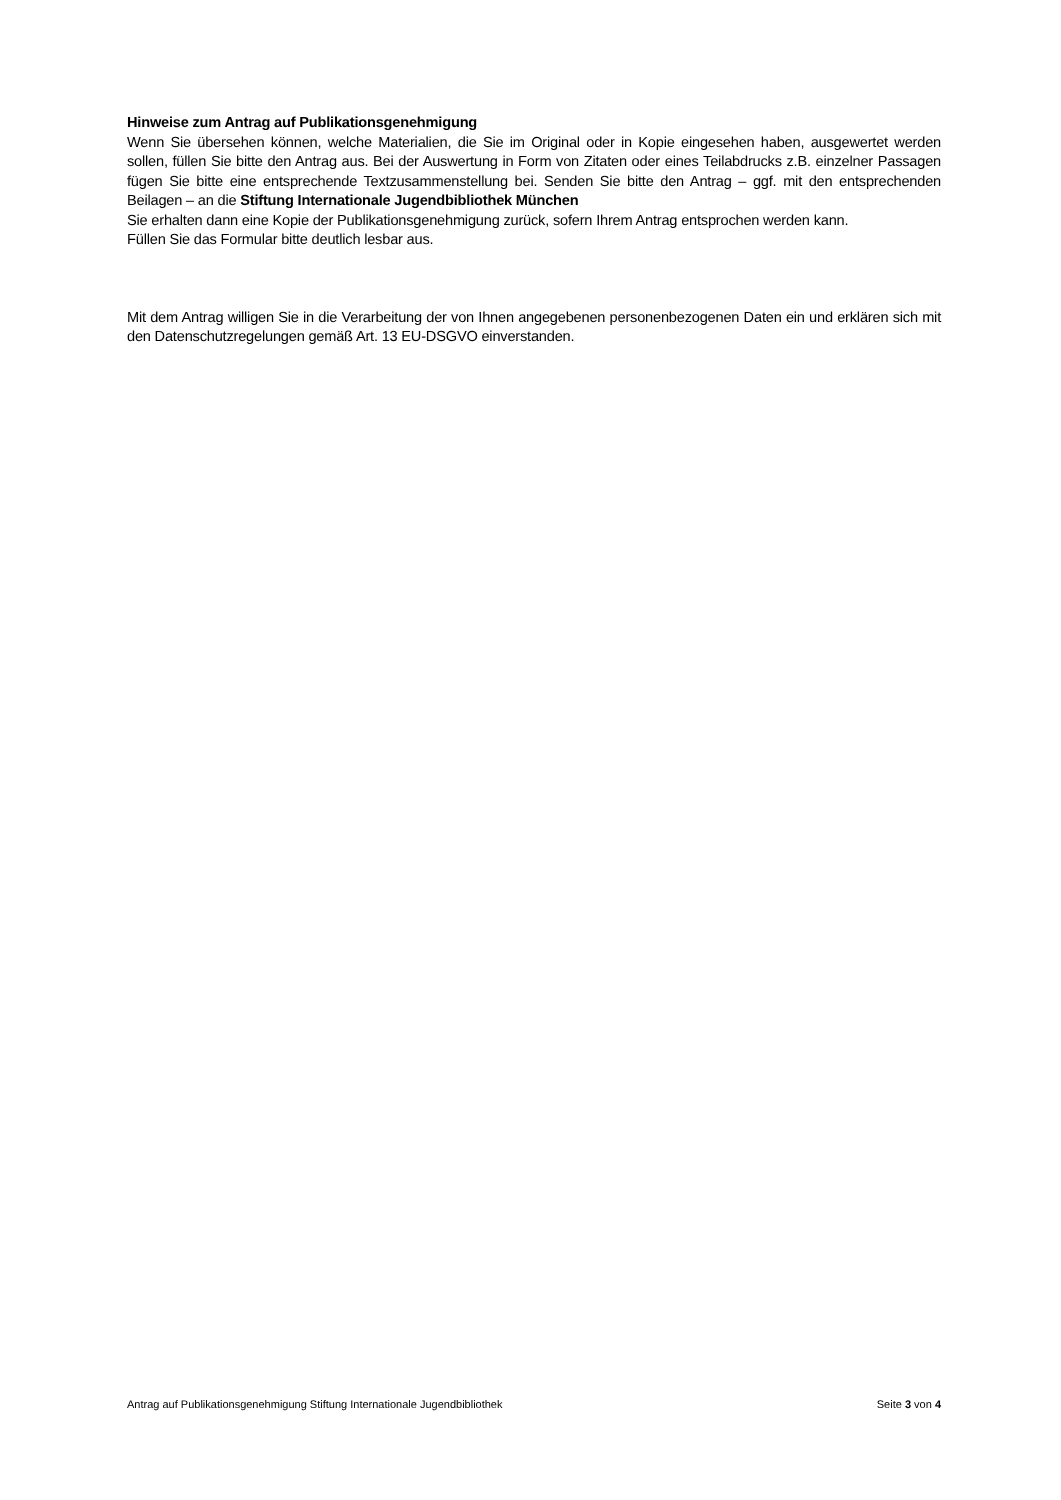Hinweise zum Antrag auf Publikationsgenehmigung
Wenn Sie übersehen können, welche Materialien, die Sie im Original oder in Kopie eingesehen haben, ausgewertet werden sollen, füllen Sie bitte den Antrag aus. Bei der Auswertung in Form von Zitaten oder eines Teilabdrucks z.B. einzelner Passagen fügen Sie bitte eine entsprechende Textzusammenstellung bei. Senden Sie bitte den Antrag – ggf. mit den entsprechenden Beilagen – an die Stiftung Internationale Jugendbibliothek München
Sie erhalten dann eine Kopie der Publikationsgenehmigung zurück, sofern Ihrem Antrag entsprochen werden kann.
Füllen Sie das Formular bitte deutlich lesbar aus.
Mit dem Antrag willigen Sie in die Verarbeitung der von Ihnen angegebenen personenbezogenen Daten ein und erklären sich mit den Datenschutzregelungen gemäß Art. 13 EU-DSGVO einverstanden.
Antrag auf Publikationsgenehmigung Stiftung Internationale Jugendbibliothek Seite 3 von 4